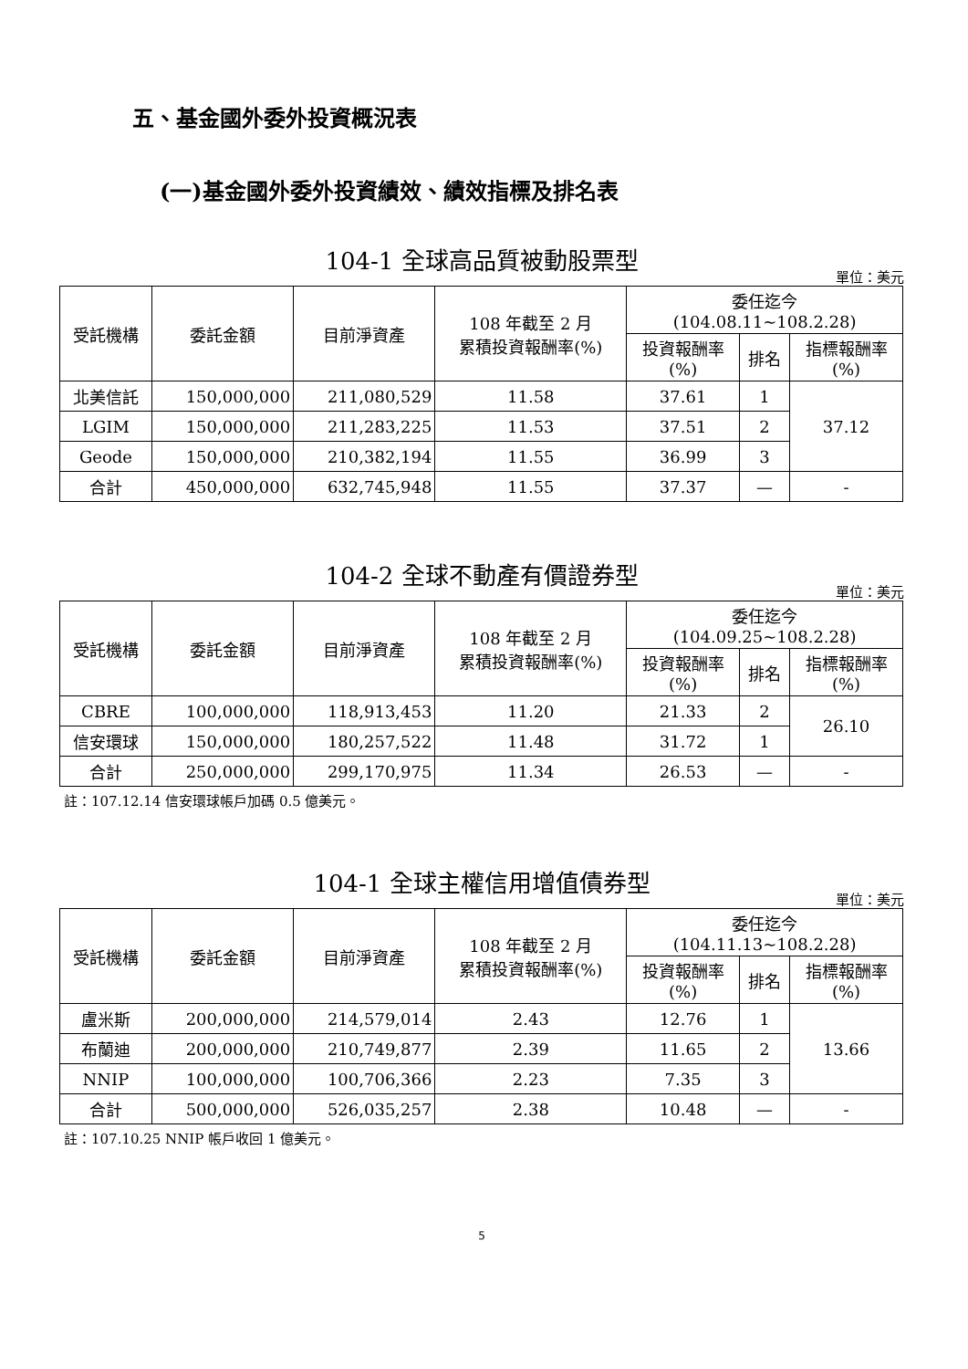五、基金國外委外投資概況表
(一)基金國外委外投資績效、績效指標及排名表
104-1 全球高品質被動股票型
單位：美元
| 受託機構 | 委託金額 | 目前淨資產 | 108 年截至 2 月 累積投資報酬率(%) | 委任迄今 (104.08.11~108.2.28) | | |
| --- | --- | --- | --- | --- | --- | --- |
| | | | | 投資報酬率 (%) | 排名 | 指標報酬率 (%) |
| 北美信託 | 150,000,000 | 211,080,529 | 11.58 | 37.61 | 1 | 37.12 |
| LGIM | 150,000,000 | 211,283,225 | 11.53 | 37.51 | 2 | |
| Geode | 150,000,000 | 210,382,194 | 11.55 | 36.99 | 3 | |
| 合計 | 450,000,000 | 632,745,948 | 11.55 | 37.37 | — | - |
104-2 全球不動產有價證券型
單位：美元
| 受託機構 | 委託金額 | 目前淨資產 | 108 年截至 2 月 累積投資報酬率(%) | 委任迄今 (104.09.25~108.2.28) | | |
| --- | --- | --- | --- | --- | --- | --- |
| | | | | 投資報酬率 (%) | 排名 | 指標報酬率 (%) |
| CBRE | 100,000,000 | 118,913,453 | 11.20 | 21.33 | 2 | 26.10 |
| 信安環球 | 150,000,000 | 180,257,522 | 11.48 | 31.72 | 1 | |
| 合計 | 250,000,000 | 299,170,975 | 11.34 | 26.53 | — | - |
註：107.12.14 信安環球帳戶加碼 0.5 億美元。
104-1 全球主權信用增值債券型
單位：美元
| 受託機構 | 委託金額 | 目前淨資產 | 108 年截至 2 月 累積投資報酬率(%) | 委任迄今 (104.11.13~108.2.28) | | |
| --- | --- | --- | --- | --- | --- | --- |
| | | | | 投資報酬率 (%) | 排名 | 指標報酬率 (%) |
| 盧米斯 | 200,000,000 | 214,579,014 | 2.43 | 12.76 | 1 | 13.66 |
| 布蘭迪 | 200,000,000 | 210,749,877 | 2.39 | 11.65 | 2 | |
| NNIP | 100,000,000 | 100,706,366 | 2.23 | 7.35 | 3 | |
| 合計 | 500,000,000 | 526,035,257 | 2.38 | 10.48 | — | - |
註：107.10.25 NNIP 帳戶收回 1 億美元。
5